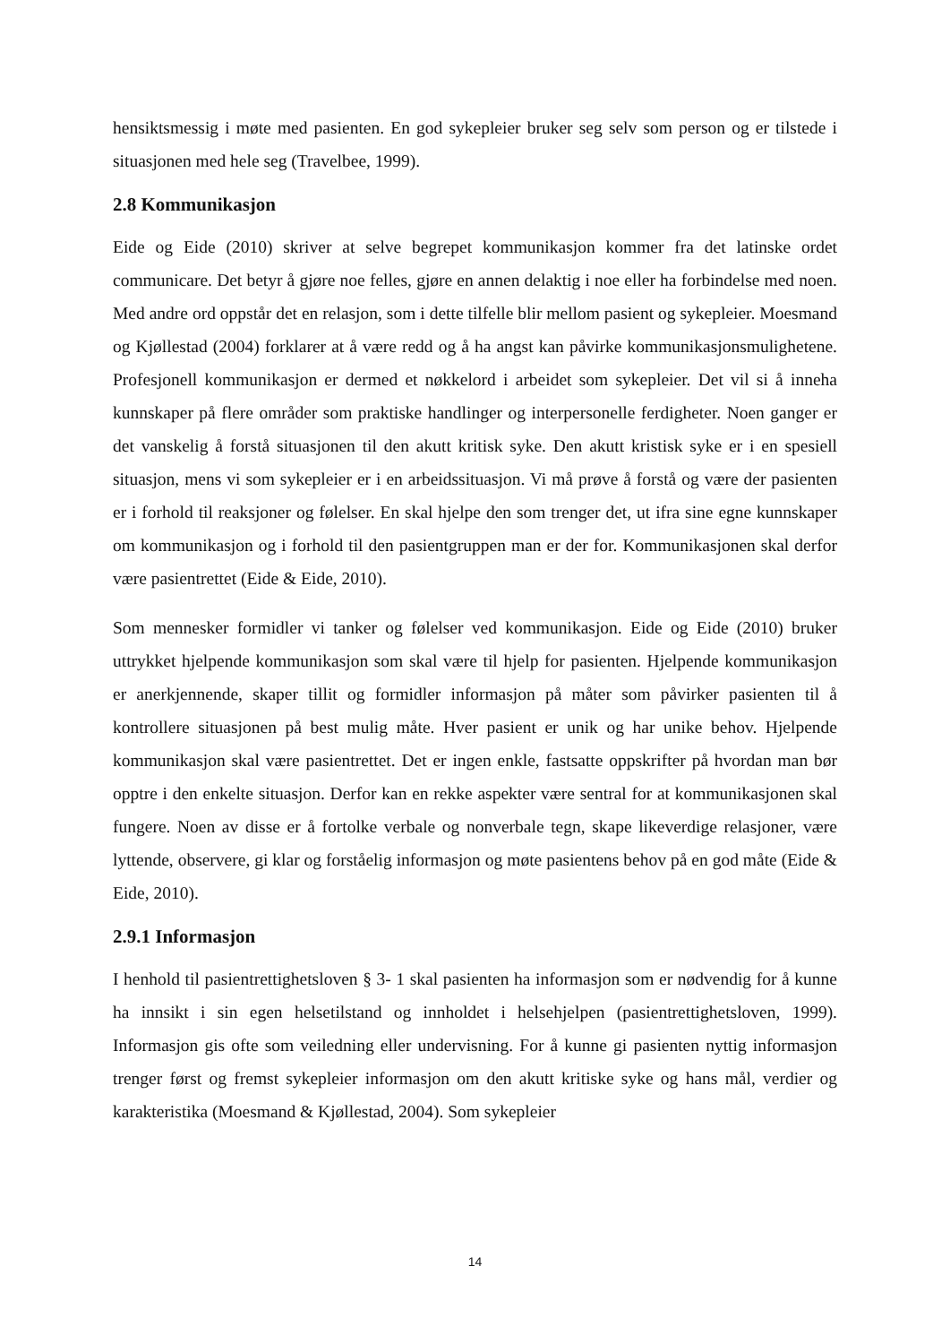hensiktsmessig i møte med pasienten. En god sykepleier bruker seg selv som person og er tilstede i situasjonen med hele seg (Travelbee, 1999).
2.8 Kommunikasjon
Eide og Eide (2010) skriver at selve begrepet kommunikasjon kommer fra det latinske ordet communicare. Det betyr å gjøre noe felles, gjøre en annen delaktig i noe eller ha forbindelse med noen. Med andre ord oppstår det en relasjon, som i dette tilfelle blir mellom pasient og sykepleier. Moesmand og Kjøllestad (2004) forklarer at å være redd og å ha angst kan påvirke kommunikasjonsmulighetene. Profesjonell kommunikasjon er dermed et nøkkelord i arbeidet som sykepleier. Det vil si å inneha kunnskaper på flere områder som praktiske handlinger og interpersonelle ferdigheter. Noen ganger er det vanskelig å forstå situasjonen til den akutt kritisk syke. Den akutt kristisk syke er i en spesiell situasjon, mens vi som sykepleier er i en arbeidssituasjon. Vi må prøve å forstå og være der pasienten er i forhold til reaksjoner og følelser. En skal hjelpe den som trenger det, ut ifra sine egne kunnskaper om kommunikasjon og i forhold til den pasientgruppen man er der for. Kommunikasjonen skal derfor være pasientrettet (Eide & Eide, 2010).
Som mennesker formidler vi tanker og følelser ved kommunikasjon. Eide og Eide (2010) bruker uttrykket hjelpende kommunikasjon som skal være til hjelp for pasienten. Hjelpende kommunikasjon er anerkjennende, skaper tillit og formidler informasjon på måter som påvirker pasienten til å kontrollere situasjonen på best mulig måte. Hver pasient er unik og har unike behov. Hjelpende kommunikasjon skal være pasientrettet. Det er ingen enkle, fastsatte oppskrifter på hvordan man bør opptre i den enkelte situasjon. Derfor kan en rekke aspekter være sentral for at kommunikasjonen skal fungere. Noen av disse er å fortolke verbale og nonverbale tegn, skape likeverdige relasjoner, være lyttende, observere, gi klar og forståelig informasjon og møte pasientens behov på en god måte (Eide & Eide, 2010).
2.9.1 Informasjon
I henhold til pasientrettighetsloven § 3- 1 skal pasienten ha informasjon som er nødvendig for å kunne ha innsikt i sin egen helsetilstand og innholdet i helsehjelpen (pasientrettighetsloven, 1999). Informasjon gis ofte som veiledning eller undervisning. For å kunne gi pasienten nyttig informasjon trenger først og fremst sykepleier informasjon om den akutt kritiske syke og hans mål, verdier og karakteristika (Moesmand & Kjøllestad, 2004). Som sykepleier
14